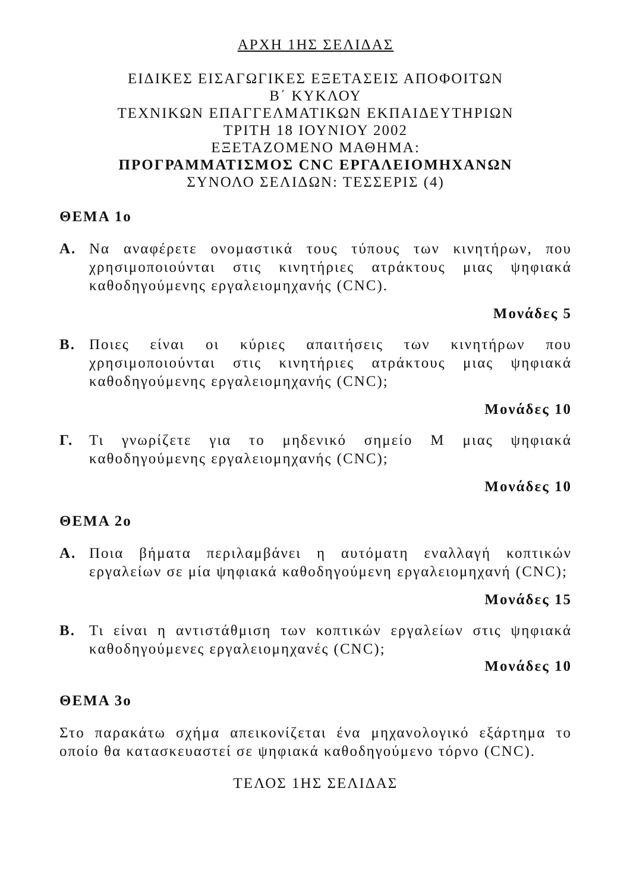ΑΡΧΗ 1ΗΣ ΣΕΛΙΔΑΣ
ΕΙΔΙΚΕΣ ΕΙΣΑΓΩΓΙΚΕΣ ΕΞΕΤΑΣΕΙΣ ΑΠΟΦΟΙΤΩΝ
Β΄ ΚΥΚΛΟΥ
ΤΕΧΝΙΚΩΝ ΕΠΑΓΓΕΛΜΑΤΙΚΩΝ ΕΚΠΑΙΔΕΥΤΗΡΙΩΝ
ΤΡΙΤΗ 18 ΙΟΥΝΙΟΥ 2002
ΕΞΕΤΑΖΟΜΕΝΟ ΜΑΘΗΜΑ:
ΠΡΟΓΡΑΜΜΑΤΙΣΜΟΣ CNC ΕΡΓΑΛΕΙΟΜΗΧΑΝΩΝ
ΣΥΝΟΛΟ ΣΕΛΙΔΩΝ: ΤΕΣΣΕΡΙΣ (4)
ΘΕΜΑ 1ο
Α. Να αναφέρετε ονομαστικά τους τύπους των κινητήρων, που χρησιμοποιούνται στις κινητήριες ατράκτους μιας ψηφιακά καθοδηγούμενης εργαλειομηχανής (CNC).
Μονάδες 5
Β. Ποιες είναι οι κύριες απαιτήσεις των κινητήρων που χρησιμοποιούνται στις κινητήριες ατράκτους μιας ψηφιακά καθοδηγούμενης εργαλειομηχανής (CNC);
Μονάδες 10
Γ. Τι γνωρίζετε για το μηδενικό σημείο Μ μιας ψηφιακά καθοδηγούμενης εργαλειομηχανής (CNC);
Μονάδες 10
ΘΕΜΑ 2ο
Α. Ποια βήματα περιλαμβάνει η αυτόματη εναλλαγή κοπτικών εργαλείων σε μία ψηφιακά καθοδηγούμενη εργαλειομηχανή (CNC);
Μονάδες 15
Β. Τι είναι η αντιστάθμιση των κοπτικών εργαλείων στις ψηφιακά καθοδηγούμενες εργαλειομηχανές (CNC);
Μονάδες 10
ΘΕΜΑ 3ο
Στο παρακάτω σχήμα απεικονίζεται ένα μηχανολογικό εξάρτημα το οποίο θα κατασκευαστεί σε ψηφιακά καθοδηγούμενο τόρνο (CNC).
ΤΕΛΟΣ 1ΗΣ ΣΕΛΙΔΑΣ